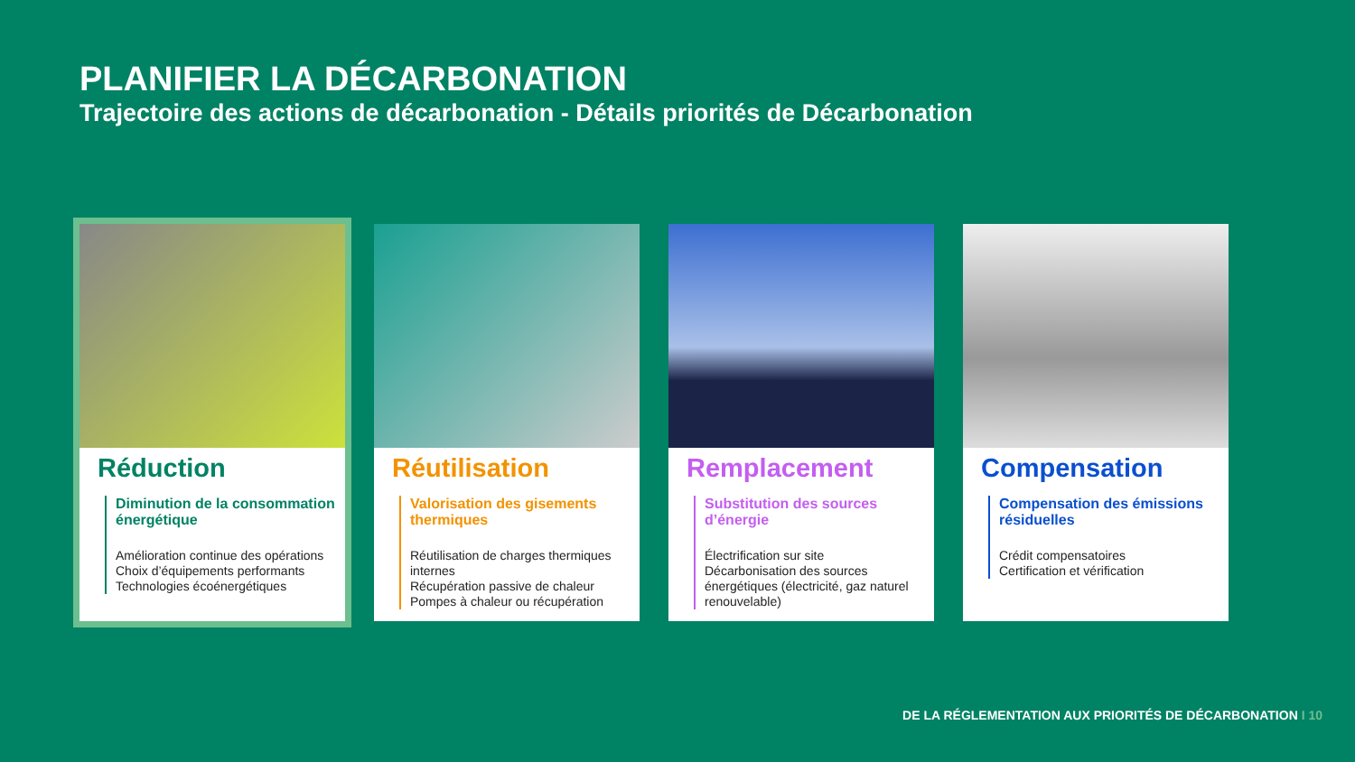PLANIFIER LA DÉCARBONATION
Trajectoire des actions de décarbonation - Détails priorités de Décarbonation
Réduction
Diminution de la consommation énergétique
Amélioration continue des opérations
Choix d’équipements performants
Technologies écoénergétiques
Réutilisation
Valorisation des gisements thermiques
Réutilisation de charges thermiques internes
Récupération passive de chaleur
Pompes à chaleur ou récupération
Remplacement
Substitution des sources d’énergie
Électrification sur site
Décarbonisation des sources énergétiques (électricité, gaz naturel renouvelable)
Compensation
Compensation des émissions résiduelles
Crédit compensatoires
Certification et vérification
DE LA RÉGLEMENTATION AUX PRIORITÉS DE DÉCARBONATION I 10